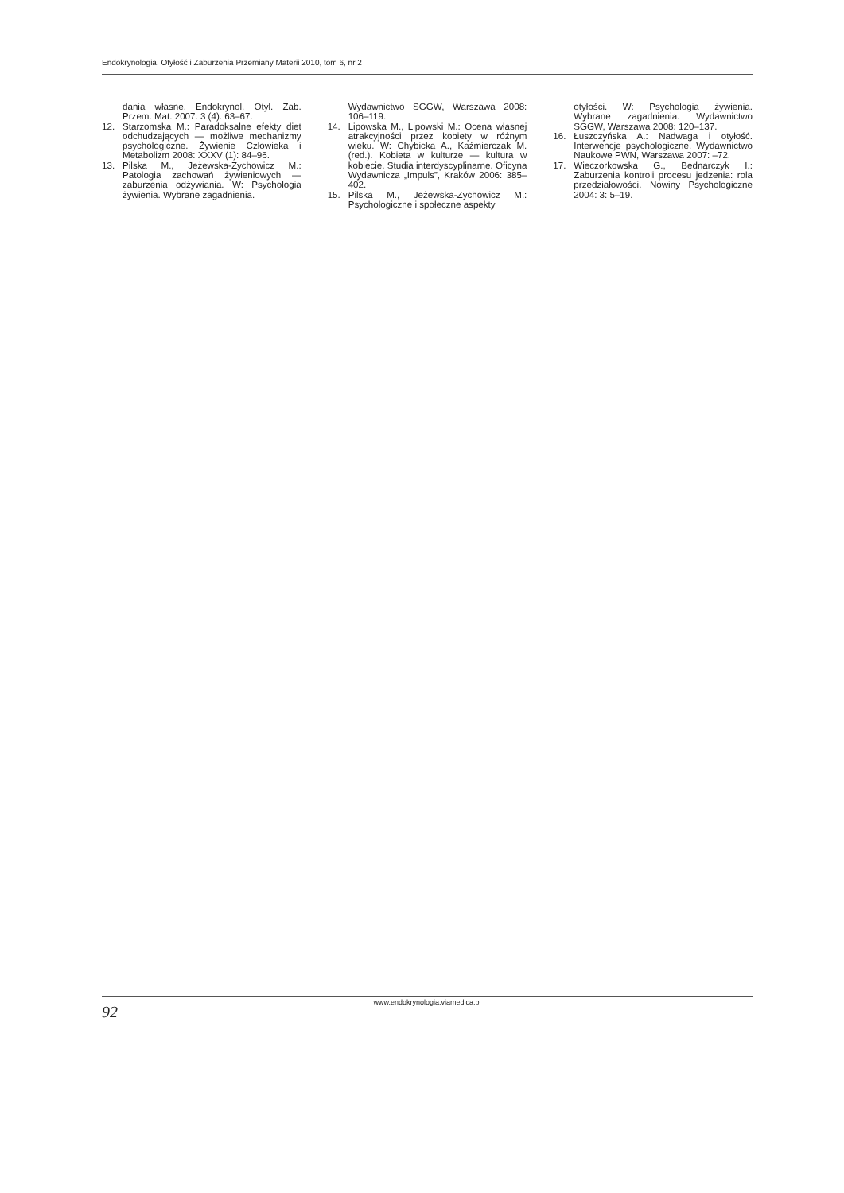Endokrynologia, Otyłość i Zaburzenia Przemiany Materii 2010, tom 6, nr 2
dania własne. Endokrynol. Otył. Zab. Przem. Mat. 2007: 3 (4): 63–67.
12. Starzomska M.: Paradoksalne efekty diet odchudzających — możliwe mechanizmy psychologiczne. Żywienie Człowieka i Metabolizm 2008: XXXV (1): 84–96.
13. Pilska M., Jeżewska-Zychowicz M.: Patologia zachowań żywieniowych — zaburzenia odżywiania. W: Psychologia żywienia. Wybrane zagadnienia.
Wydawnictwo SGGW, Warszawa 2008: 106–119.
14. Lipowska M., Lipowski M.: Ocena własnej atrakcyjności przez kobiety w różnym wieku. W: Chybicka A., Kaźmierczak M. (red.). Kobieta w kulturze — kultura w kobiecie. Studia interdyscyplinarne. Oficyna Wydawnicza „Impuls”, Kraków 2006: 385–402.
15. Pilska M., Jeżewska-Zychowicz M.: Psychologiczne i społeczne aspekty
otyłości. W: Psychologia żywienia. Wybrane zagadnienia. Wydawnictwo SGGW, Warszawa 2008: 120–137.
16. Łuszczyńska A.: Nadwaga i otyłość. Interwencje psychologiczne. Wydawnictwo Naukowe PWN, Warszawa 2007: –72.
17. Wieczorkowska G., Bednarczyk I.: Zaburzenia kontroli procesu jedzenia: rola przedziałowości. Nowiny Psychologiczne 2004: 3: 5–19.
www.endokrynologia.viamedica.pl
92